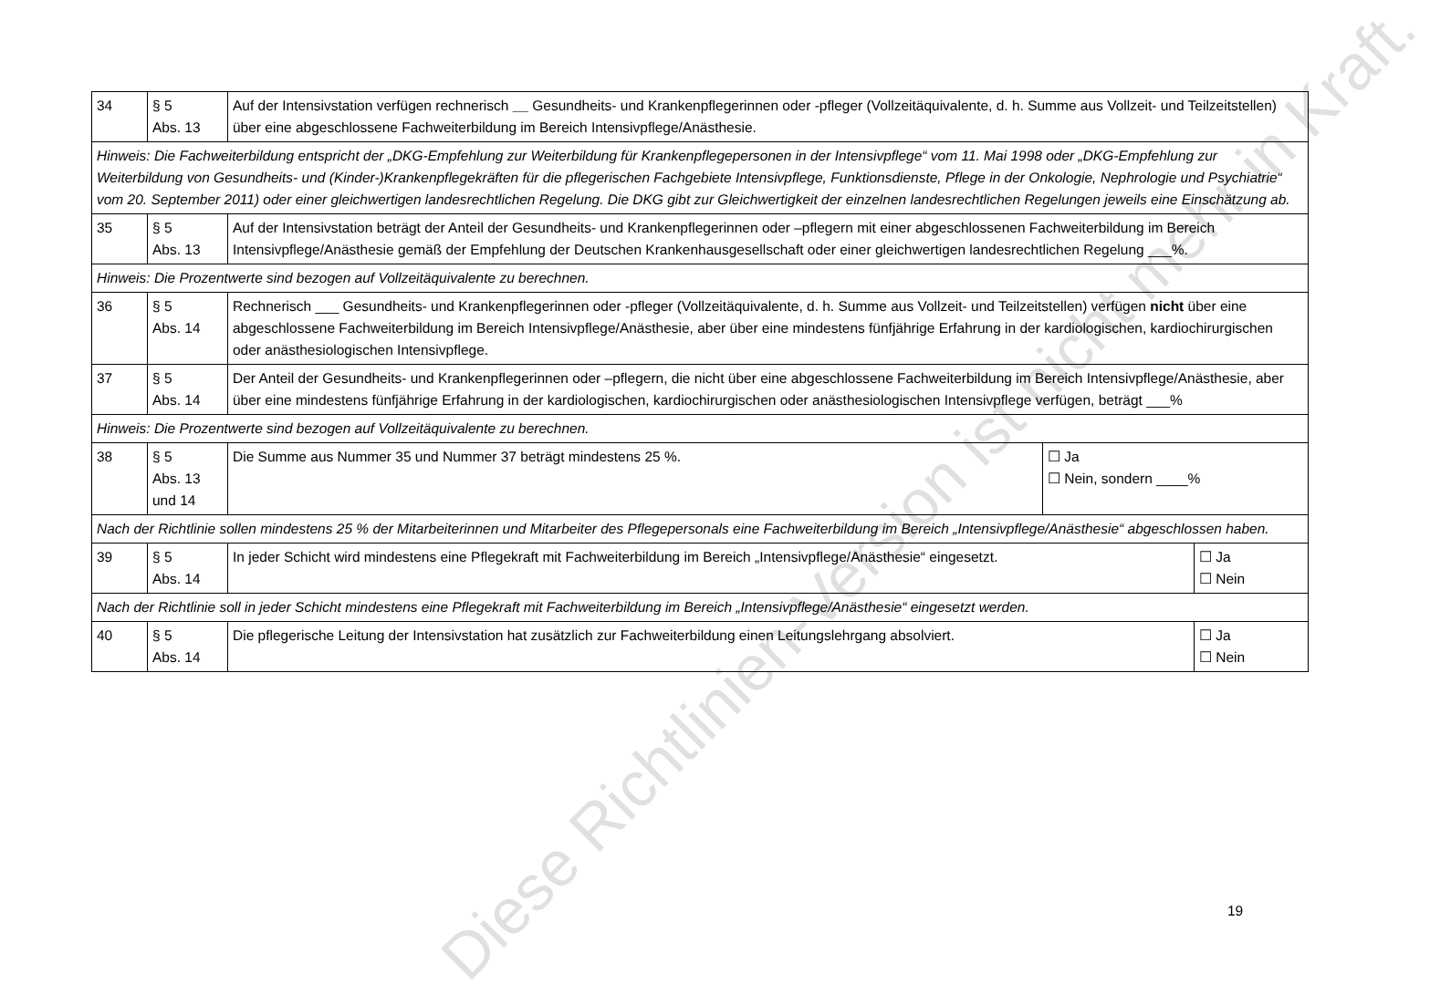| 34 | § 5 Abs. 13 | Auf der Intensivstation verfügen rechnerisch __ Gesundheits- und Krankenpflegerinnen oder -pfleger (Vollzeitäquivalente, d. h. Summe aus Vollzeit- und Teilzeitstellen) über eine abgeschlossene Fachweiterbildung im Bereich Intensivpflege/Anästhesie. | |
| Hinweis: Die Fachweiterbildung entspricht der „DKG-Empfehlung zur Weiterbildung für Krankenpflegepersonen in der Intensivpflege“ vom 11. Mai 1998 oder „DKG-Empfehlung zur Weiterbildung von Gesundheits- und (Kinder-)Krankenpflegekräften für die pflegerischen Fachgebiete Intensivpflege, Funktionsdienste, Pflege in der Onkologie, Nephrologie und Psychiatrie“ vom 20. September 2011) oder einer gleichwertigen landesrechtlichen Regelung. Die DKG gibt zur Gleichwertigkeit der einzelnen landesrechtlichen Regelungen jeweils eine Einschätzung ab. | | | |
| 35 | § 5 Abs. 13 | Auf der Intensivstation beträgt der Anteil der Gesundheits- und Krankenpflegerinnen oder –pflegern mit einer abgeschlossenen Fachweiterbildung im Bereich Intensivpflege/Anästhesie gemäß der Empfehlung der Deutschen Krankenhausgesellschaft oder einer gleichwertigen landesrechtlichen Regelung ___%. | |
| Hinweis: Die Prozentwerte sind bezogen auf Vollzeitäquivalente zu berechnen. | | | |
| 36 | § 5 Abs. 14 | Rechnerisch ___ Gesundheits- und Krankenpflegerinnen oder -pfleger (Vollzeitäquivalente, d. h. Summe aus Vollzeit- und Teilzeitstellen) verfügen nicht über eine abgeschlossene Fachweiterbildung im Bereich Intensivpflege/Anästhesie, aber über eine mindestens fünfjährige Erfahrung in der kardiologischen, kardiochirurgischen oder anästhesiologischen Intensivpflege. | |
| 37 | § 5 Abs. 14 | Der Anteil der Gesundheits- und Krankenpflegerinnen oder –pflegern, die nicht über eine abgeschlossene Fachweiterbildung im Bereich Intensivpflege/Anästhesie, aber über eine mindestens fünfjährige Erfahrung in der kardiologischen, kardiochirurgischen oder anästhesiologischen Intensivpflege verfügen, beträgt ___% | |
| Hinweis: Die Prozentwerte sind bezogen auf Vollzeitäquivalente zu berechnen. | | | |
| 38 | § 5 Abs. 13 und 14 | Die Summe aus Nummer 35 und Nummer 37 beträgt mindestens 25 %. | ☐ Ja ☐ Nein, sondern ____% |
| Nach der Richtlinie sollen mindestens 25 % der Mitarbeiterinnen und Mitarbeiter des Pflegepersonals eine Fachweiterbildung im Bereich „Intensivpflege/Anästhesie“ abgeschlossen haben. | | | |
| 39 | § 5 Abs. 14 | / In jeder Schicht wird mindestens eine Pflegekraft mit Fachweiterbildung im Bereich „Intensivpflege/Anästhesie“ eingesetzt. / ☐ Ja ☐ Nein / | |
| Nach der Richtlinie soll in jeder Schicht mindestens eine Pflegekraft mit Fachweiterbildung im Bereich „Intensivpflege/Anästhesie“ eingesetzt werden. | | | |
| 40 | § 5 Abs. 14 | / Die pflegerische Leitung der Intensivstation hat zusätzlich zur Fachweiterbildung einen Leitungslehrgang absolviert. / ☐ Ja ☐ Nein / | |
19
Diese Richtlinien-Version ist nicht mehr in Kraft.